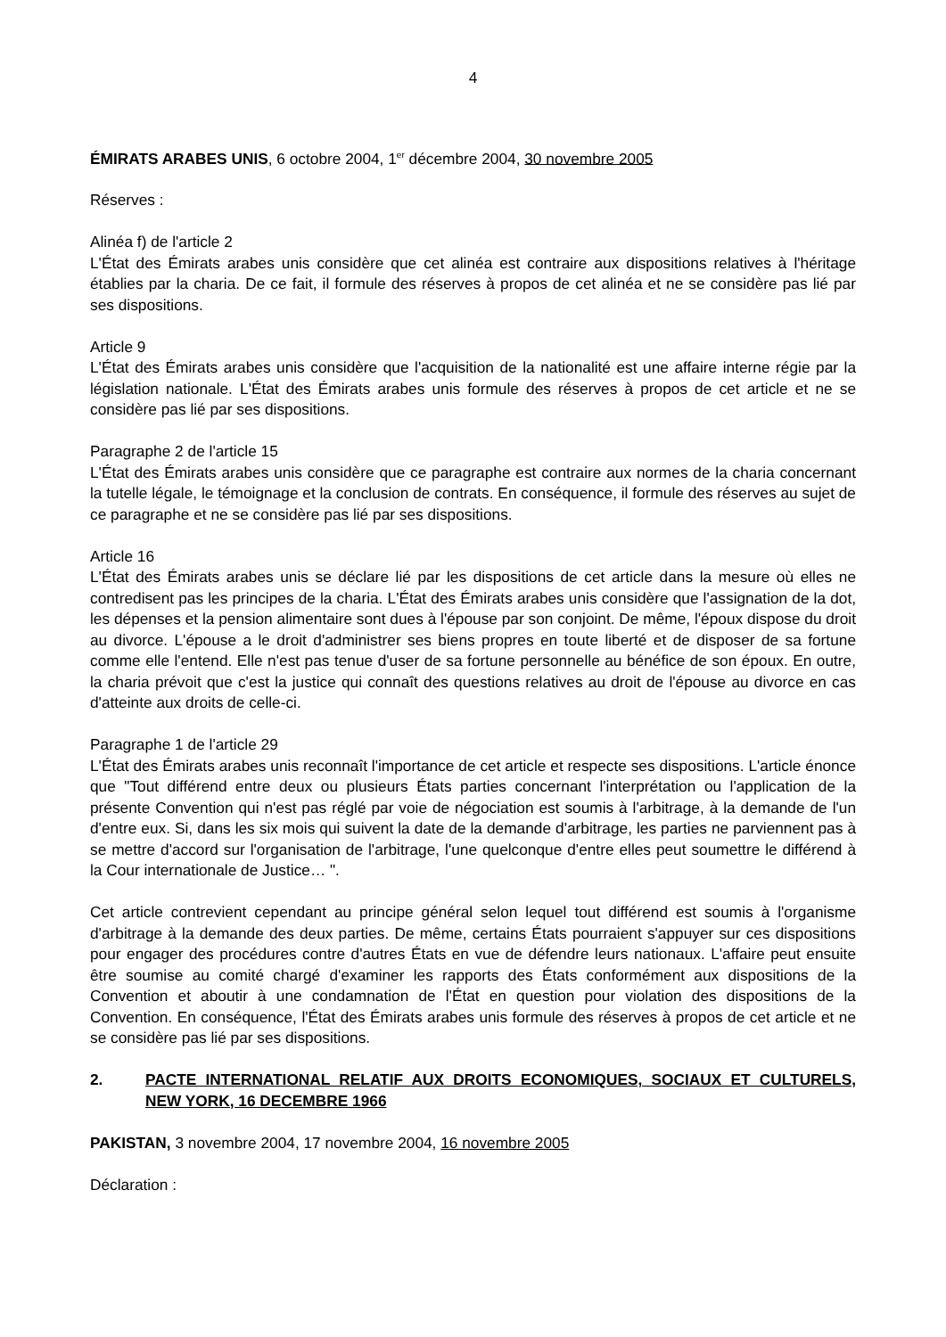4
ÉMIRATS ARABES UNIS, 6 octobre 2004, 1<sup>er</sup> décembre 2004, 30 novembre 2005
Réserves :
Alinéa f) de l'article 2
L'État des Émirats arabes unis considère que cet alinéa est contraire aux dispositions relatives à l'héritage établies par la charia. De ce fait, il formule des réserves à propos de cet alinéa et ne se considère pas lié par ses dispositions.
Article 9
L'État des Émirats arabes unis considère que l'acquisition de la nationalité est une affaire interne régie par la législation nationale. L'État des Émirats arabes unis formule des réserves à propos de cet article et ne se considère pas lié par ses dispositions.
Paragraphe 2 de l'article 15
L'État des Émirats arabes unis considère que ce paragraphe est contraire aux normes de la charia concernant la tutelle légale, le témoignage et la conclusion de contrats. En conséquence, il formule des réserves au sujet de ce paragraphe et ne se considère pas lié par ses dispositions.
Article 16
L'État des Émirats arabes unis se déclare lié par les dispositions de cet article dans la mesure où elles ne contredisent pas les principes de la charia. L'État des Émirats arabes unis considère que l'assignation de la dot, les dépenses et la pension alimentaire sont dues à l'épouse par son conjoint. De même, l'époux dispose du droit au divorce. L'épouse a le droit d'administrer ses biens propres en toute liberté et de disposer de sa fortune comme elle l'entend. Elle n'est pas tenue d'user de sa fortune personnelle au bénéfice de son époux. En outre, la charia prévoit que c'est la justice qui connaît des questions relatives au droit de l'épouse au divorce en cas d'atteinte aux droits de celle-ci.
Paragraphe 1 de l'article 29
L'État des Émirats arabes unis reconnaît l'importance de cet article et respecte ses dispositions. L'article énonce que "Tout différend entre deux ou plusieurs États parties concernant l'interprétation ou l'application de la présente Convention qui n'est pas réglé par voie de négociation est soumis à l'arbitrage, à la demande de l'un d'entre eux. Si, dans les six mois qui suivent la date de la demande d'arbitrage, les parties ne parviennent pas à se mettre d'accord sur l'organisation de l'arbitrage, l'une quelconque d'entre elles peut soumettre le différend à la Cour internationale de Justice… ".
Cet article contrevient cependant au principe général selon lequel tout différend est soumis à l'organisme d'arbitrage à la demande des deux parties. De même, certains États pourraient s'appuyer sur ces dispositions pour engager des procédures contre d'autres États en vue de défendre leurs nationaux. L'affaire peut ensuite être soumise au comité chargé d'examiner les rapports des États conformément aux dispositions de la Convention et aboutir à une condamnation de l'État en question pour violation des dispositions de la Convention. En conséquence, l'État des Émirats arabes unis formule des réserves à propos de cet article et ne se considère pas lié par ses dispositions.
2. PACTE INTERNATIONAL RELATIF AUX DROITS ECONOMIQUES, SOCIAUX ET CULTURELS, NEW YORK, 16 DECEMBRE 1966
PAKISTAN, 3 novembre 2004, 17 novembre 2004, 16 novembre 2005
Déclaration :